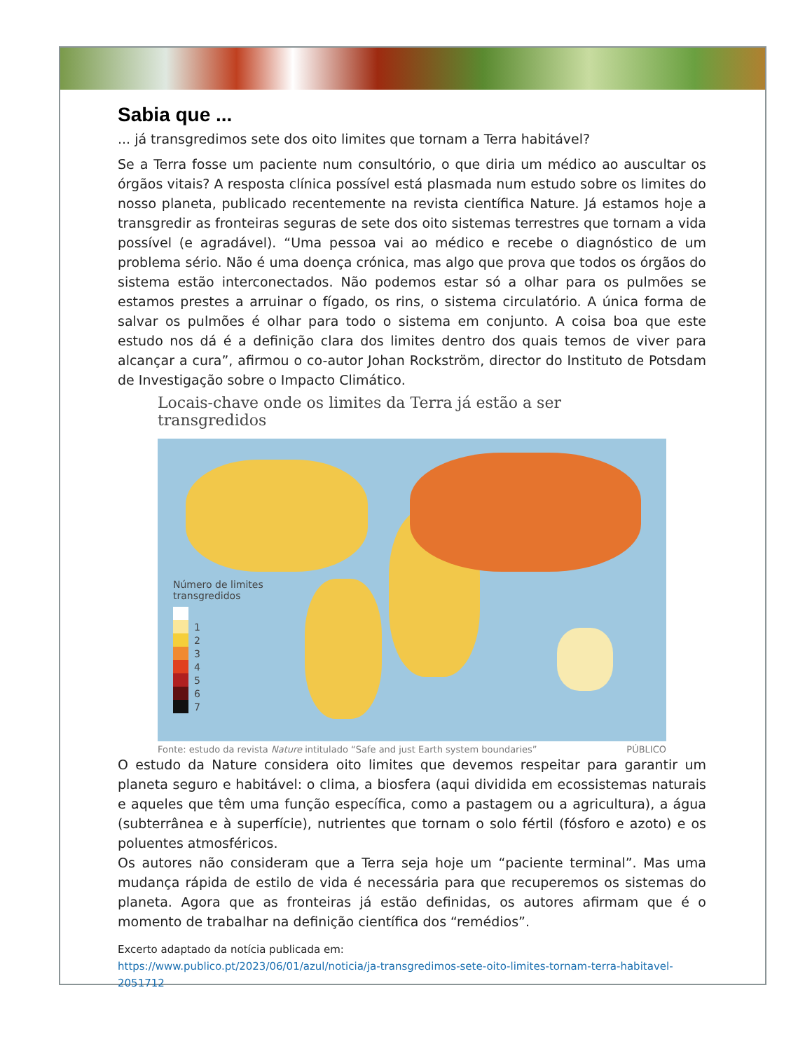Sabia que ...
... já transgredimos sete dos oito limites que tornam a Terra habitável?
Se a Terra fosse um paciente num consultório, o que diria um médico ao auscultar os órgãos vitais? A resposta clínica possível está plasmada num estudo sobre os limites do nosso planeta, publicado recentemente na revista científica Nature. Já estamos hoje a transgredir as fronteiras seguras de sete dos oito sistemas terrestres que tornam a vida possível (e agradável). “Uma pessoa vai ao médico e recebe o diagnóstico de um problema sério. Não é uma doença crónica, mas algo que prova que todos os órgãos do sistema estão interconectados. Não podemos estar só a olhar para os pulmões se estamos prestes a arruinar o fígado, os rins, o sistema circulatório. A única forma de salvar os pulmões é olhar para todo o sistema em conjunto. A coisa boa que este estudo nos dá é a definição clara dos limites dentro dos quais temos de viver para alcançar a cura”, afirmou o co-autor Johan Rockström, director do Instituto de Potsdam de Investigação sobre o Impacto Climático.
Locais-chave onde os limites da Terra já estão a ser transgredidos
Número de limites
transgredidos
1
2
3
4
5
6
7
Fonte: estudo da revista Nature intitulado “Safe and just Earth system boundaries” PÚBLICO
O estudo da Nature considera oito limites que devemos respeitar para garantir um planeta seguro e habitável: o clima, a biosfera (aqui dividida em ecossistemas naturais e aqueles que têm uma função específica, como a pastagem ou a agricultura), a água (subterrânea e à superfície), nutrientes que tornam o solo fértil (fósforo e azoto) e os poluentes atmosféricos.
Os autores não consideram que a Terra seja hoje um “paciente terminal”. Mas uma mudança rápida de estilo de vida é necessária para que recuperemos os sistemas do planeta. Agora que as fronteiras já estão definidas, os autores afirmam que é o momento de trabalhar na definição científica dos “remédios”.
Excerto adaptado da notícia publicada em:
https://www.publico.pt/2023/06/01/azul/noticia/ja-transgredimos-sete-oito-limites-tornam-terra-habitavel-2051712